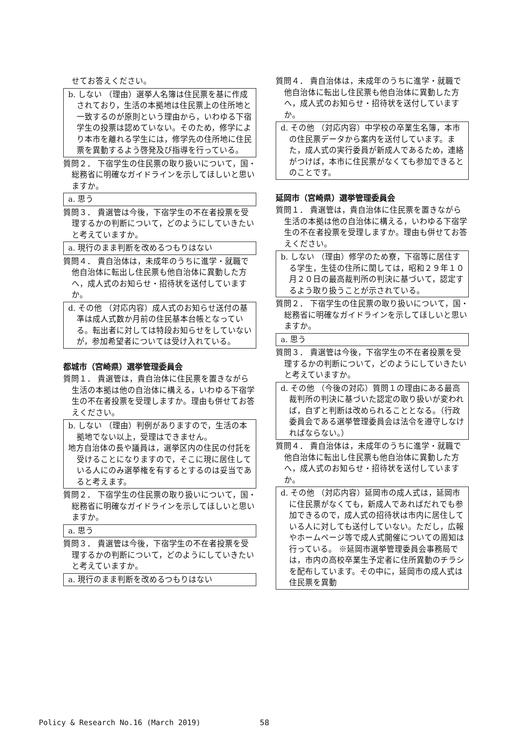せてお答えください。
b. しない （理由）選挙人名簿は住民票を基に作成されており，生活の本拠地は住民票上の住所地と一致するのが原則という理由から，いわゆる下宿学生の投票は認めていない。そのため，修学により本市を離れる学生には，修学先の住所地に住民票を異動するよう啓発及び指導を行っている。
質問２． 下宿学生の住民票の取り扱いについて，国・総務省に明確なガイドラインを示してほしいと思いますか。
a. 思う
質問３． 貴選管は今後，下宿学生の不在者投票を受理するかの判断について，どのようにしていきたいと考えていますか。
a. 現行のまま判断を改めるつもりはない
質問４． 貴自治体は，未成年のうちに進学・就職で他自治体に転出し住民票も他自治体に異動した方へ，成人式のお知らせ・招待状を送付していますか。
d. その他 （対応内容）成人式のお知らせ送付の基準は成人式数か月前の住民基本台帳となっている。転出者に対しては特段お知らせをしていないが，参加希望者については受け入れている。
都城市（宮崎県）選挙管理委員会
質問１． 貴選管は，貴自治体に住民票を置きながら生活の本拠は他の自治体に構える，いわゆる下宿学生の不在者投票を受理しますか。理由も併せてお答えください。
b. しない （理由）判例がありますので，生活の本拠地でない以上，受理はできません。
地方自治体の長や議員は，選挙区内の住民の付託を受けることになりますので，そこに現に居住している人にのみ選挙権を有するとするのは妥当であると考えます。
質問２． 下宿学生の住民票の取り扱いについて，国・総務省に明確なガイドラインを示してほしいと思いますか。
a. 思う
質問３． 貴選管は今後，下宿学生の不在者投票を受理するかの判断について，どのようにしていきたいと考えていますか。
a. 現行のまま判断を改めるつもりはない
質問４． 貴自治体は，未成年のうちに進学・就職で他自治体に転出し住民票も他自治体に異動した方へ，成人式のお知らせ・招待状を送付していますか。
d. その他 （対応内容）中学校の卒業生名簿，本市の住民票データから案内を送付しています。また，成人式の実行委員が新成人であるため，連絡がつけば，本市に住民票がなくても参加できるとのことです。
延岡市（宮崎県）選挙管理委員会
質問１． 貴選管は，貴自治体に住民票を置きながら生活の本拠は他の自治体に構える，いわゆる下宿学生の不在者投票を受理しますか。理由も併せてお答えください。
b. しない （理由）修学のため寮，下宿等に居住する学生，生徒の住所に関しては，昭和２９年１０月２０日の最高裁判所の判決に基づいて，認定するよう取り扱うことが示されている。
質問２． 下宿学生の住民票の取り扱いについて，国・総務省に明確なガイドラインを示してほしいと思いますか。
a. 思う
質問３． 貴選管は今後，下宿学生の不在者投票を受理するかの判断について，どのようにしていきたいと考えていますか。
d. その他 （今後の対応）質問１の理由にある最高裁判所の判決に基づいた認定の取り扱いが変われば，自ずと判断は改められることとなる。（行政委員会である選挙管理委員会は法令を遵守しなければならない。）
質問４． 貴自治体は，未成年のうちに進学・就職で他自治体に転出し住民票も他自治体に異動した方へ，成人式のお知らせ・招待状を送付していますか。
d. その他 （対応内容）延岡市の成人式は，延岡市に住民票がなくても，新成人であればだれでも参加できるので，成人式の招待状は市内に居住している人に対しても送付していない。ただし，広報やホームページ等で成人式開催についての周知は行っている。 ※延岡市選挙管理委員会事務局では，市内の高校卒業生予定者に住所異動のチラシを配布しています。その中に，延岡市の成人式は住民票を異動
Policy & Research No.16 (March 2019)
58